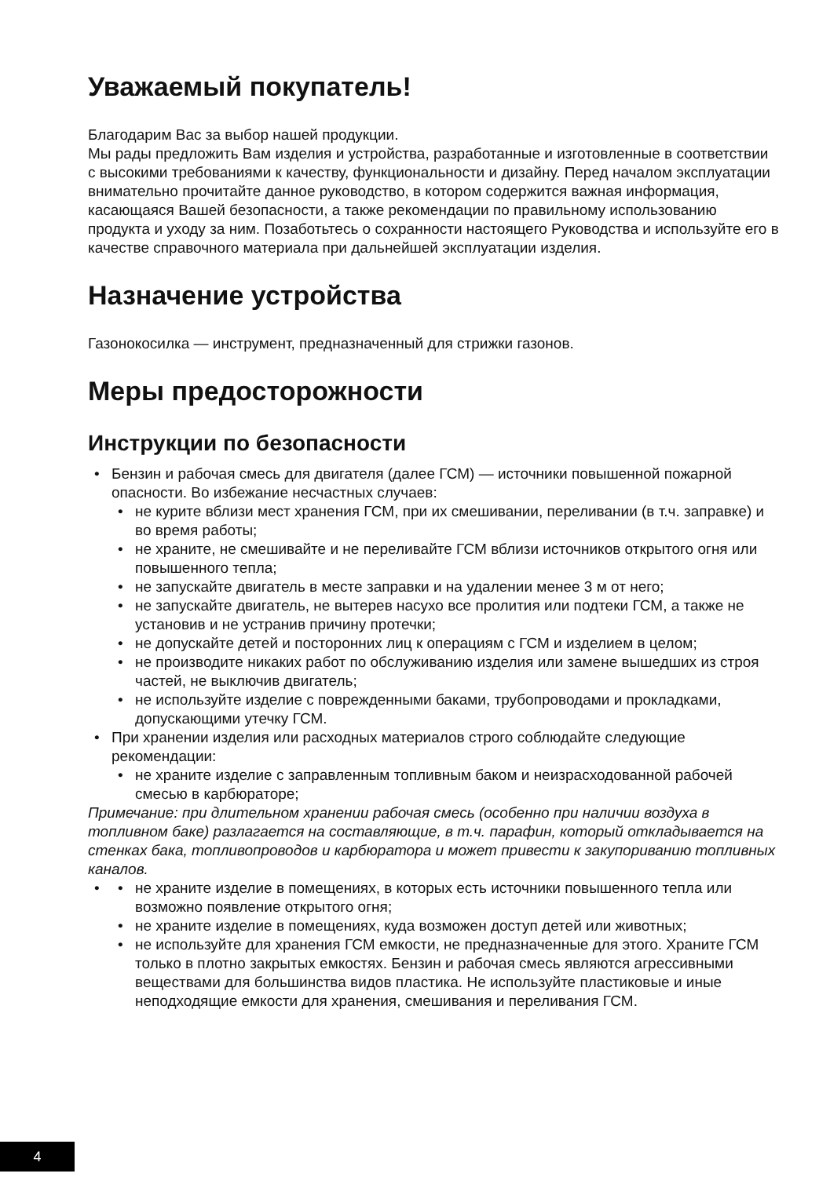Уважаемый покупатель!
Благодарим Вас за выбор нашей продукции.
Мы рады предложить Вам изделия и устройства, разработанные и изготовленные в соответствии с высокими требованиями к качеству, функциональности и дизайну. Перед началом эксплуатации внимательно прочитайте данное руководство, в котором содержится важная информация, касающаяся Вашей безопасности, а также рекомендации по правильному использованию продукта и уходу за ним. Позаботьтесь о сохранности настоящего Руководства и используйте его в качестве справочного материала при дальнейшей эксплуатации изделия.
Назначение устройства
Газонокосилка — инструмент, предназначенный для стрижки газонов.
Меры предосторожности
Инструкции по безопасности
Бензин и рабочая смесь для двигателя (далее ГСМ) — источники повышенной пожарной опасности. Во избежание несчастных случаев:
не курите вблизи мест хранения ГСМ, при их смешивании, переливании (в т.ч. заправке) и во время работы;
не храните, не смешивайте и не переливайте ГСМ вблизи источников открытого огня или повышенного тепла;
не запускайте двигатель в месте заправки и на удалении менее 3 м от него;
не запускайте двигатель, не вытерев насухо все пролития или подтеки ГСМ, а также не установив и не устранив причину протечки;
не допускайте детей и посторонних лиц к операциям с ГСМ и изделием в целом;
не производите никаких работ по обслуживанию изделия или замене вышедших из строя частей, не выключив двигатель;
не используйте изделие с поврежденными баками, трубопроводами и прокладками, допускающими утечку ГСМ.
При хранении изделия или расходных материалов строго соблюдайте следующие рекомендации:
не храните изделие с заправленным топливным баком и неизрасходованной рабочей смесью в карбюраторе;
Примечание: при длительном хранении рабочая смесь (особенно при наличии воздуха в топливном баке) разлагается на составляющие, в т.ч. парафин, который откладывается на стенках бака, топливопроводов и карбюратора и может привести к закупориванию топливных каналов.
не храните изделие в помещениях, в которых есть источники повышенного тепла или возможно появление открытого огня;
не храните изделие в помещениях, куда возможен доступ детей или животных;
не используйте для хранения ГСМ емкости, не предназначенные для этого. Храните ГСМ только в плотно закрытых емкостях. Бензин и рабочая смесь являются агрессивными веществами для большинства видов пластика. Не используйте пластиковые и иные неподходящие емкости для хранения, смешивания и переливания ГСМ.
4